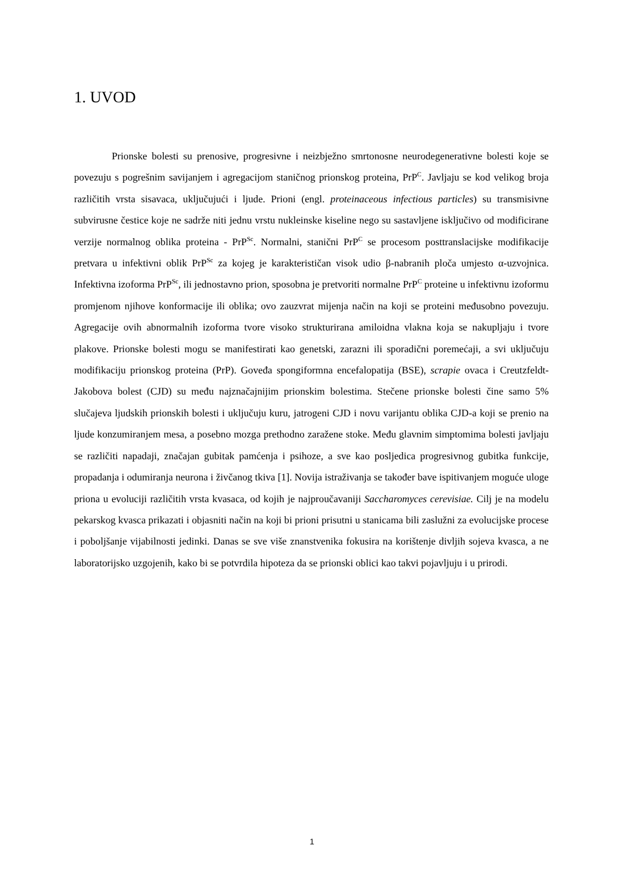1. UVOD
Prionske bolesti su prenosive, progresivne i neizbježno smrtonosne neurodegenerativne bolesti koje se povezuju s pogrešnim savijanjem i agregacijom staničnog prionskog proteina, PrP<sup>C</sup>. Javljaju se kod velikog broja različitih vrsta sisavaca, uključujući i ljude. Prioni (engl. proteinaceous infectious particles) su transmisivne subvirusne čestice koje ne sadrže niti jednu vrstu nukleinske kiseline nego su sastavljene isključivo od modificirane verzije normalnog oblika proteina - PrP<sup>Sc</sup>. Normalni, stanični PrP<sup>C</sup> se procesom posttranslacijske modifikacije pretvara u infektivni oblik PrP<sup>Sc</sup> za kojeg je karakterističan visok udio β-nabranih ploča umjesto α-uzvojnica. Infektivna izoforma PrP<sup>Sc</sup>, ili jednostavno prion, sposobna je pretvoriti normalne PrP<sup>C</sup> proteine u infektivnu izoformu promjenom njihove konformacije ili oblika; ovo zauzvrat mijenja način na koji se proteini međusobno povezuju. Agregacije ovih abnormalnih izoforma tvore visoko strukturirana amiloidna vlakna koja se nakupljaju i tvore plakove. Prionske bolesti mogu se manifestirati kao genetski, zarazni ili sporadični poremećaji, a svi uključuju modifikaciju prionskog proteina (PrP). Goveđa spongiformna encefalopatija (BSE), scrapie ovaca i Creutzfeldt-Jakobova bolest (CJD) su među najznačajnijim prionskim bolestima. Stečene prionske bolesti čine samo 5% slučajeva ljudskih prionskih bolesti i uključuju kuru, jatrogeni CJD i novu varijantu oblika CJD-a koji se prenio na ljude konzumiranjem mesa, a posebno mozga prethodno zaražene stoke. Među glavnim simptomima bolesti javljaju se različiti napadaji, značajan gubitak pamćenja i psihoze, a sve kao posljedica progresivnog gubitka funkcije, propadanja i odumiranja neurona i živčanog tkiva [1]. Novija istraživanja se također bave ispitivanjem moguće uloge priona u evoluciji različitih vrsta kvasaca, od kojih je najproučavaniji Saccharomyces cerevisiae. Cilj je na modelu pekarskog kvasca prikazati i objasniti način na koji bi prioni prisutni u stanicama bili zaslužni za evolucijske procese i poboljšanje vijabilnosti jedinki. Danas se sve više znanstvenika fokusira na korištenje divljih sojeva kvasca, a ne laboratorijsko uzgojenih, kako bi se potvrdila hipoteza da se prionski oblici kao takvi pojavljuju i u prirodi.
1